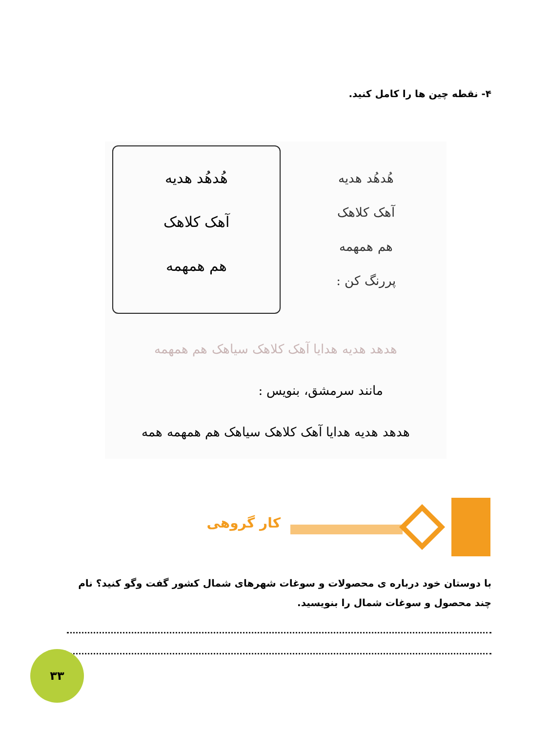۴- نقطه چین ها را کامل کنید.
هُدهُد هدیه
آهک کلاهک
هم همهمه
هُدهُد هدیه
آهک کلاهک
هم همهمه
پررنگ کن :
هدهد هدیه هدایا آهک کلاهک سیاهک هم همهمه
مانند سرمشق، بنویس :
هدهد هدیه هدایا آهک کلاهک سیاهک هم همهمه همه
کار گروهی
با دوستان خود درباره ی محصولات و سوغات شهرهای شمال کشور گفت وگو کنید؟ نام چند محصول و سوغات شمال را بنویسید.
۳۳